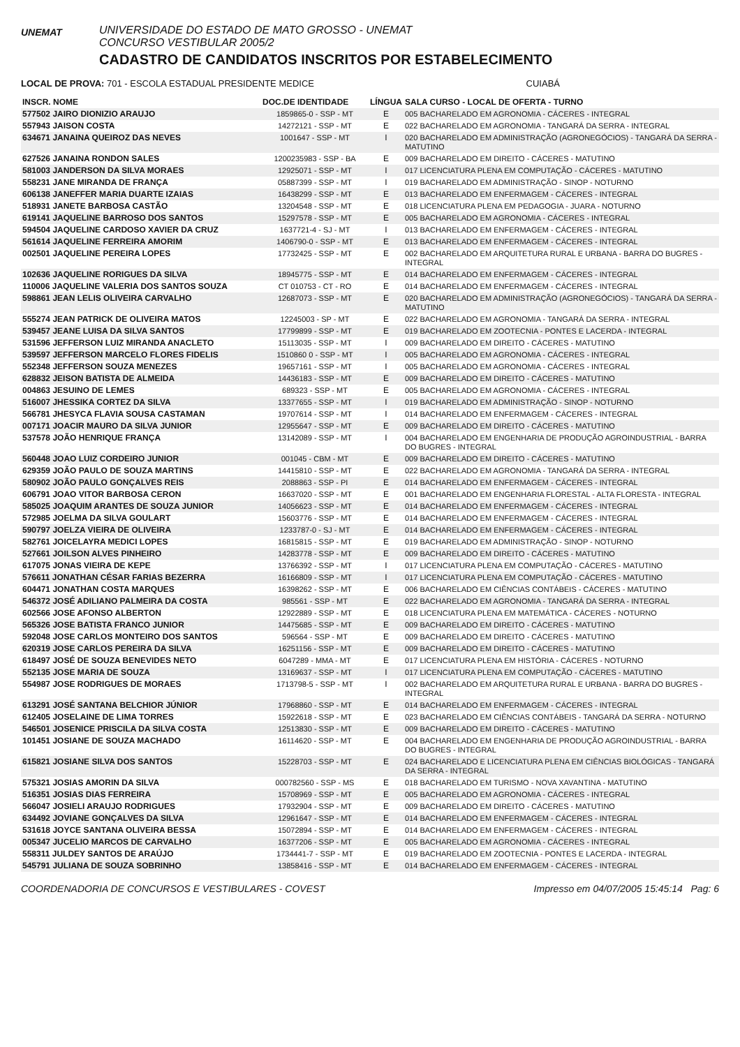UNEMAT
UNIVERSIDADE DO ESTADO DE MATO GROSSO - UNEMAT
CONCURSO VESTIBULAR 2005/2
CADASTRO DE CANDIDATOS INSCRITOS POR ESTABELECIMENTO
LOCAL DE PROVA: 701 - ESCOLA ESTADUAL PRESIDENTE MEDICE CUIABÁ
| INSCR. NOME | DOC.DE IDENTIDADE | LÍNGUA | SALA CURSO - LOCAL DE OFERTA - TURNO |
| --- | --- | --- | --- |
| 577502 JAIRO DIONIZIO ARAUJO | 1859865-0 - SSP - MT | E | 005 BACHARELADO EM AGRONOMIA - CÁCERES - INTEGRAL |
| 557943 JAISON COSTA | 14272121 - SSP - MT | E | 022 BACHARELADO EM AGRONOMIA - TANGARÁ DA SERRA - INTEGRAL |
| 634671 JANAINA QUEIROZ DAS NEVES | 1001647 - SSP - MT | I | 020 BACHARELADO EM ADMINISTRAÇÃO (AGRONEGÓCIOS) - TANGARÁ DA SERRA - MATUTINO |
| 627526 JANAINA RONDON SALES | 1200235983 - SSP - BA | E | 009 BACHARELADO EM DIREITO - CÁCERES - MATUTINO |
| 581003 JANDERSON DA SILVA MORAES | 12925071 - SSP - MT | I | 017 LICENCIATURA PLENA EM COMPUTAÇÃO - CÁCERES - MATUTINO |
| 558231 JANE MIRANDA DE FRANÇA | 05887399 - SSP - MT | I | 019 BACHARELADO EM ADMINISTRAÇÃO - SINOP - NOTURNO |
| 606138 JANEFFER MARIA DUARTE IZAIAS | 16438299 - SSP - MT | E | 013 BACHARELADO EM ENFERMAGEM - CÁCERES - INTEGRAL |
| 518931 JANETE BARBOSA CASTÃO | 13204548 - SSP - MT | E | 018 LICENCIATURA PLENA EM PEDAGOGIA - JUARA - NOTURNO |
| 619141 JAQUELINE BARROSO DOS SANTOS | 15297578 - SSP - MT | E | 005 BACHARELADO EM AGRONOMIA - CÁCERES - INTEGRAL |
| 594504 JAQUELINE CARDOSO XAVIER DA CRUZ | 1637721-4 - SJ - MT | I | 013 BACHARELADO EM ENFERMAGEM - CÁCERES - INTEGRAL |
| 561614 JAQUELINE FERREIRA AMORIM | 1406790-0 - SSP - MT | E | 013 BACHARELADO EM ENFERMAGEM - CÁCERES - INTEGRAL |
| 002501 JAQUELINE PEREIRA LOPES | 17732425 - SSP - MT | E | 002 BACHARELADO EM ARQUITETURA RURAL E URBANA - BARRA DO BUGRES - INTEGRAL |
| 102636 JAQUELINE RORIGUES DA SILVA | 18945775 - SSP - MT | E | 014 BACHARELADO EM ENFERMAGEM - CÁCERES - INTEGRAL |
| 110006 JAQUELINE VALERIA DOS SANTOS SOUZA | CT 010753 - CT - RO | E | 014 BACHARELADO EM ENFERMAGEM - CÁCERES - INTEGRAL |
| 598861 JEAN LELIS OLIVEIRA CARVALHO | 12687073 - SSP - MT | E | 020 BACHARELADO EM ADMINISTRAÇÃO (AGRONEGÓCIOS) - TANGARÁ DA SERRA - MATUTINO |
| 555274 JEAN PATRICK DE OLIVEIRA MATOS | 12245003 - SP - MT | E | 022 BACHARELADO EM AGRONOMIA - TANGARÁ DA SERRA - INTEGRAL |
| 539457 JEANE LUISA DA SILVA SANTOS | 17799899 - SSP - MT | E | 019 BACHARELADO EM ZOOTECNIA - PONTES E LACERDA - INTEGRAL |
| 531596 JEFFERSON LUIZ MIRANDA ANACLETO | 15113035 - SSP - MT | I | 009 BACHARELADO EM DIREITO - CÁCERES - MATUTINO |
| 539597 JEFFERSON MARCELO FLORES FIDELIS | 1510860 0 - SSP - MT | I | 005 BACHARELADO EM AGRONOMIA - CÁCERES - INTEGRAL |
| 552348 JEFFERSON SOUZA MENEZES | 19657161 - SSP - MT | I | 005 BACHARELADO EM AGRONOMIA - CÁCERES - INTEGRAL |
| 628832 JEISON BATISTA DE ALMEIDA | 14436183 - SSP - MT | E | 009 BACHARELADO EM DIREITO - CÁCERES - MATUTINO |
| 004863 JESUINO DE LEMES | 689323 - SSP - MT | E | 005 BACHARELADO EM AGRONOMIA - CÁCERES - INTEGRAL |
| 516007 JHESSIKA CORTEZ DA SILVA | 13377655 - SSP - MT | I | 019 BACHARELADO EM ADMINISTRAÇÃO - SINOP - NOTURNO |
| 566781 JHESYCA FLAVIA SOUSA CASTAMAN | 19707614 - SSP - MT | I | 014 BACHARELADO EM ENFERMAGEM - CÁCERES - INTEGRAL |
| 007171 JOACIR MAURO DA SILVA JUNIOR | 12955647 - SSP - MT | E | 009 BACHARELADO EM DIREITO - CÁCERES - MATUTINO |
| 537578 JOÃO HENRIQUE FRANÇA | 13142089 - SSP - MT | I | 004 BACHARELADO EM ENGENHARIA DE PRODUÇÃO AGROINDUSTRIAL - BARRA DO BUGRES - INTEGRAL |
| 560448 JOAO LUIZ CORDEIRO JUNIOR | 001045 - CBM - MT | E | 009 BACHARELADO EM DIREITO - CÁCERES - MATUTINO |
| 629359 JOÃO PAULO DE SOUZA MARTINS | 14415810 - SSP - MT | E | 022 BACHARELADO EM AGRONOMIA - TANGARÁ DA SERRA - INTEGRAL |
| 580902 JOÃO PAULO GONÇALVES REIS | 2088863 - SSP - PI | E | 014 BACHARELADO EM ENFERMAGEM - CÁCERES - INTEGRAL |
| 606791 JOAO VITOR BARBOSA CERON | 16637020 - SSP - MT | E | 001 BACHARELADO EM ENGENHARIA FLORESTAL - ALTA FLORESTA - INTEGRAL |
| 585025 JOAQUIM ARANTES DE SOUZA JUNIOR | 14056623 - SSP - MT | E | 014 BACHARELADO EM ENFERMAGEM - CÁCERES - INTEGRAL |
| 572985 JOELMA DA SILVA GOULART | 15603776 - SSP - MT | E | 014 BACHARELADO EM ENFERMAGEM - CÁCERES - INTEGRAL |
| 590797 JOELZA VIEIRA DE OLIVEIRA | 1233787-0 - SJ - MT | E | 014 BACHARELADO EM ENFERMAGEM - CÁCERES - INTEGRAL |
| 582761 JOICELAYRA MEDICI LOPES | 16815815 - SSP - MT | E | 019 BACHARELADO EM ADMINISTRAÇÃO - SINOP - NOTURNO |
| 527661 JOILSON ALVES PINHEIRO | 14283778 - SSP - MT | E | 009 BACHARELADO EM DIREITO - CÁCERES - MATUTINO |
| 617075 JONAS VIEIRA DE KEPE | 13766392 - SSP - MT | I | 017 LICENCIATURA PLENA EM COMPUTAÇÃO - CÁCERES - MATUTINO |
| 576611 JONATHAN CÉSAR FARIAS BEZERRA | 16166809 - SSP - MT | I | 017 LICENCIATURA PLENA EM COMPUTAÇÃO - CÁCERES - MATUTINO |
| 604471 JONATHAN COSTA MARQUES | 16398262 - SSP - MT | E | 006 BACHARELADO EM CIÊNCIAS CONTÁBEIS - CÁCERES - MATUTINO |
| 546372 JOSÉ ADILIANO PALMEIRA DA COSTA | 985561 - SSP - MT | E | 022 BACHARELADO EM AGRONOMIA - TANGARÁ DA SERRA - INTEGRAL |
| 602566 JOSE AFONSO ALBERTON | 12922889 - SSP - MT | E | 018 LICENCIATURA PLENA EM MATEMÁTICA - CÁCERES - NOTURNO |
| 565326 JOSE BATISTA FRANCO JUNIOR | 14475685 - SSP - MT | E | 009 BACHARELADO EM DIREITO - CÁCERES - MATUTINO |
| 592048 JOSE CARLOS MONTEIRO DOS SANTOS | 596564 - SSP - MT | E | 009 BACHARELADO EM DIREITO - CÁCERES - MATUTINO |
| 620319 JOSE CARLOS PEREIRA DA SILVA | 16251156 - SSP - MT | E | 009 BACHARELADO EM DIREITO - CÁCERES - MATUTINO |
| 618497 JOSÉ DE SOUZA BENEVIDES NETO | 6047289 - MMA - MT | E | 017 LICENCIATURA PLENA EM HISTÓRIA - CÁCERES - NOTURNO |
| 552135 JOSE MARIA DE SOUZA | 13169637 - SSP - MT | I | 017 LICENCIATURA PLENA EM COMPUTAÇÃO - CÁCERES - MATUTINO |
| 554987 JOSE RODRIGUES DE MORAES | 1713798-5 - SSP - MT | I | 002 BACHARELADO EM ARQUITETURA RURAL E URBANA - BARRA DO BUGRES - INTEGRAL |
| 613291 JOSÉ SANTANA BELCHIOR JÚNIOR | 17968860 - SSP - MT | E | 014 BACHARELADO EM ENFERMAGEM - CÁCERES - INTEGRAL |
| 612405 JOSELAINE DE LIMA TORRES | 15922618 - SSP - MT | E | 023 BACHARELADO EM CIÊNCIAS CONTÁBEIS - TANGARÁ DA SERRA - NOTURNO |
| 546501 JOSENICE PRISCILA DA SILVA COSTA | 12513830 - SSP - MT | E | 009 BACHARELADO EM DIREITO - CÁCERES - MATUTINO |
| 101451 JOSIANE DE SOUZA MACHADO | 16114620 - SSP - MT | E | 004 BACHARELADO EM ENGENHARIA DE PRODUÇÃO AGROINDUSTRIAL - BARRA DO BUGRES - INTEGRAL |
| 615821 JOSIANE SILVA DOS SANTOS | 15228703 - SSP - MT | E | 024 BACHARELADO E LICENCIATURA PLENA EM CIÊNCIAS BIOLÓGICAS - TANGARÁ DA SERRA - INTEGRAL |
| 575321 JOSIAS AMORIN DA SILVA | 000782560 - SSP - MS | E | 018 BACHARELADO EM TURISMO - NOVA XAVANTINA - MATUTINO |
| 516351 JOSIAS DIAS FERREIRA | 15708969 - SSP - MT | E | 005 BACHARELADO EM AGRONOMIA - CÁCERES - INTEGRAL |
| 566047 JOSIELI ARAUJO RODRIGUES | 17932904 - SSP - MT | E | 009 BACHARELADO EM DIREITO - CÁCERES - MATUTINO |
| 634492 JOVIANE GONÇALVES DA SILVA | 12961647 - SSP - MT | E | 014 BACHARELADO EM ENFERMAGEM - CÁCERES - INTEGRAL |
| 531618 JOYCE SANTANA OLIVEIRA BESSA | 15072894 - SSP - MT | E | 014 BACHARELADO EM ENFERMAGEM - CÁCERES - INTEGRAL |
| 005347 JUCELIO MARCOS DE CARVALHO | 16377206 - SSP - MT | E | 005 BACHARELADO EM AGRONOMIA - CÁCERES - INTEGRAL |
| 558311 JULDEY SANTOS DE ARAÚJO | 1734441-7 - SSP - MT | E | 019 BACHARELADO EM ZOOTECNIA - PONTES E LACERDA - INTEGRAL |
| 545791 JULIANA DE SOUZA SOBRINHO | 13858416 - SSP - MT | E | 014 BACHARELADO EM ENFERMAGEM - CÁCERES - INTEGRAL |
COORDENADORIA DE CONCURSOS E VESTIBULARES - COVEST Impresso em 04/07/2005 15:45:14 Pag: 6